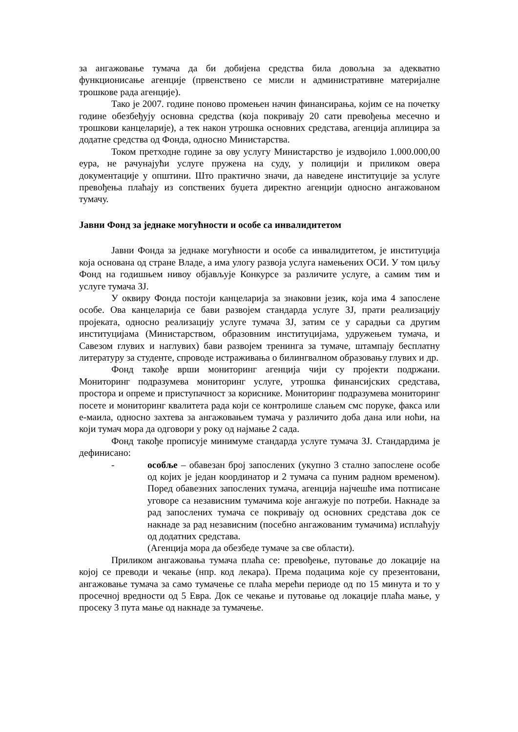за ангажовање тумача да би добијена средства била довољна за адекватно функционисање агенције (првенствено се мисли н административне материјалне трошкове рада агенције).
Тако је 2007. године поново промењен начин финансирања, којим се на почетку године обезбеђују основна средства (која покривају 20 сати превођења месечно и трошкови канцеларије), а тек након утрошка основних средстава, агенција аплицира за додатне средства од Фонда, односно Министарства.
Током претходне године за ову услугу Министарство је издвојило 1.000.000,00 еура, не рачунајући услуге пружена на суду, у полицији и приликом овера документације у општини. Што практично значи, да наведене институције за услуге превођења плаћају из сопствених буџета директно агенцији односно ангажованом тумачу.
Јавни Фонд за једнаке могућности и особе са инвалидитетом
Јавни Фонда за једнаке могућности и особе са инвалидитетом, је институција која основана од стране Владе, а има улогу развоја услуга намењених ОСИ. У том циљу Фонд на годишњем нивоу објављује Конкурсе за различите услуге, а самим тим и услуге тумача ЗЈ.
У оквиру Фонда постоји канцеларија за знаковни језик, која има 4 запослене особе. Ова канцеларија се бави развојем стандарда услуге ЗЈ, прати реализацију пројеката, односно реализацију услуге тумача ЗЈ, затим се у сарадњи са другим институцијама (Министарством, образовним институцијама, удружењем тумача, и Савезом глувих и наглувих) бави развојем тренинга за тумаче, штампају бесплатну литературу за студенте, спроводе истраживања о билингвалном образовању глувих и др.
Фонд такође врши мониторинг агенција чији су пројекти подржани. Мониторинг подразумева мониторинг услуге, утрошка финансијских средстава, простора и опреме и приступачност за кориснике. Мониторинг подразумева мониторинг посете и мониторинг квалитета рада који се контролише слањем смс поруке, факса или е-маила, односно захтева за ангажовањем тумача у различито доба дана или ноћи, на који тумач мора да одговори у року од најмање 2 сада.
Фонд такође прописује минимуме стандарда услуге тумача ЗЈ. Стандардима је дефинисано:
- особље – обавезан број запослених (укупно 3 стално запослене особе од којих је један координатор и 2 тумача са пуним радном временом). Поред обавезних запослених тумача, агенција најчешће има потписане уговоре са независним тумачима које ангажује по потреби. Накнаде за рад запослених тумача се покривају од основних средстава док се накнаде за рад независним (посебно ангажованим тумачима) исплаћују од додатних средстава.
(Агенција мора да обезбеде тумаче за све области).
Приликом ангажовања тумача плаћа се: превођење, путовање до локације на којој се преводи и чекање (нпр. код лекара). Према подацима које су презентовани, ангажовање тумача за само тумачење се плаћа мерећи периоде од по 15 минута и то у просечној вредности од 5 Евра. Док се чекање и путовање од локације плаћа мање, у просеку 3 пута мање од накнаде за тумачење.